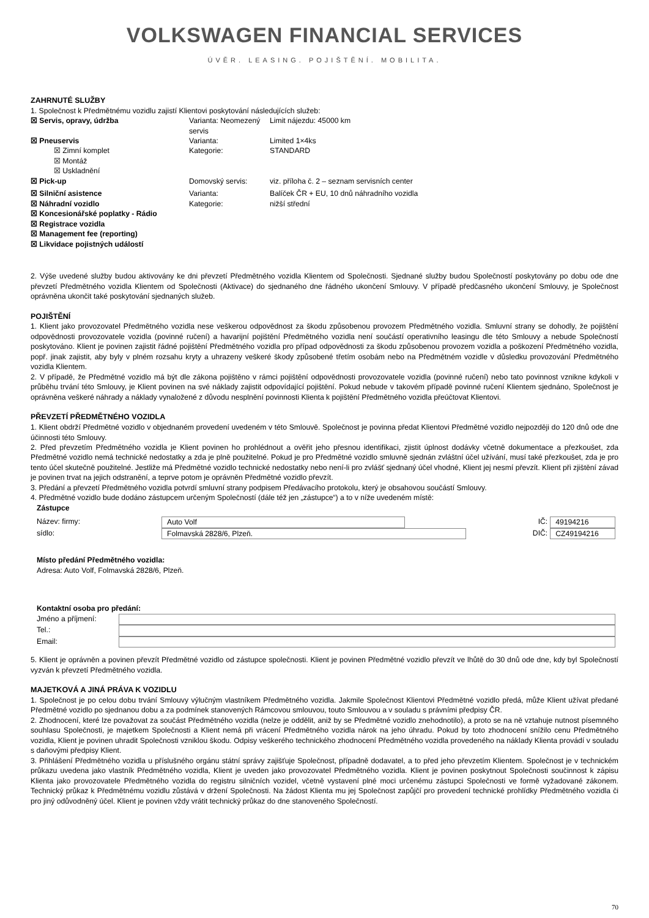VOLKSWAGEN FINANCIAL SERVICES
ÚVĚR. LEASING. POJIŠTĚNÍ. MOBILITA.
ZAHRNUTÉ SLUŽBY
1. Společnost k Předmětnému vozidlu zajistí Klientovi poskytování následujících služeb:
| ☒ Servis, opravy, údržba | Varianta: Neomezený servis | Limit nájezdu: 45000 km |
| ☒ Pneuservis | Varianta: | Limited 1×4ks |
| ☒ Zimní komplet | Kategorie: | STANDARD |
| ☒ Montáž | | |
| ☒ Uskladnění | | |
| ☒ Pick-up | Domovský servis: | viz. příloha č. 2 – seznam servisních center |
| ☒ Silniční asistence | Varianta: | Balíček ČR + EU, 10 dnů náhradního vozidla |
| ☒ Náhradní vozidlo | Kategorie: | nižší střední |
| ☒ Koncesionářské poplatky - Rádio | | |
| ☒ Registrace vozidla | | |
| ☒ Management fee (reporting) | | |
| ☒ Likvidace pojistných událostí | | |
2. Výše uvedené služby budou aktivovány ke dni převzetí Předmětného vozidla Klientem od Společnosti. Sjednané služby budou Společností poskytovány po dobu ode dne převzetí Předmětného vozidla Klientem od Společnosti (Aktivace) do sjednaného dne řádného ukončení Smlouvy. V případě předčasného ukončení Smlouvy, je Společnost oprávněna ukončit také poskytování sjednaných služeb.
POJIŠTĚNÍ
1. Klient jako provozovatel Předmětného vozidla nese veškerou odpovědnost za škodu způsobenou provozem Předmětného vozidla. Smluvní strany se dohodly, že pojištění odpovědnosti provozovatele vozidla (povinné ručení) a havarijní pojištění Předmětného vozidla není součástí operativního leasingu dle této Smlouvy a nebude Společností poskytováno. Klient je povinen zajistit řádné pojištění Předmětného vozidla pro případ odpovědnosti za škodu způsobenou provozem vozidla a poškození Předmětného vozidla, popř. jinak zajistit, aby byly v plném rozsahu kryty a uhrazeny veškeré škody způsobené třetím osobám nebo na Předmětném vozidle v důsledku provozování Předmětného vozidla Klientem.
2. V případě, že Předmětné vozidlo má být dle zákona pojištěno v rámci pojištění odpovědnosti provozovatele vozidla (povinné ručení) nebo tato povinnost vznikne kdykoli v průběhu trvání této Smlouvy, je Klient povinen na své náklady zajistit odpovídající pojištění. Pokud nebude v takovém případě povinné ručení Klientem sjednáno, Společnost je oprávněna veškeré náhrady a náklady vynaložené z důvodu nesplnění povinnosti Klienta k pojištění Předmětného vozidla přeúčtovat Klientovi.
PŘEVZETÍ PŘEDMĚTNÉHO VOZIDLA
1. Klient obdrží Předmětné vozidlo v objednaném provedení uvedeném v této Smlouvě. Společnost je povinna předat Klientovi Předmětné vozidlo nejpozději do 120 dnů ode dne účinnosti této Smlouvy.
2. Před převzetím Předmětného vozidla je Klient povinen ho prohlédnout a ověřit jeho přesnou identifikaci, zjistit úplnost dodávky včetně dokumentace a přezkoušet, zda Předmětné vozidlo nemá technické nedostatky a zda je plně použitelné. Pokud je pro Předmětné vozidlo smluvně sjednán zvláštní účel užívání, musí také přezkoušet, zda je pro tento účel skutečně použitelné. Jestliže má Předmětné vozidlo technické nedostatky nebo není-li pro zvlášť sjednaný účel vhodné, Klient jej nesmí převzít. Klient při zjištění závad je povinen trvat na jejich odstranění, a teprve potom je oprávněn Předmětné vozidlo převzít.
3. Předání a převzetí Předmětného vozidla potvrdí smluvní strany podpisem Předávacího protokolu, který je obsahovou součástí Smlouvy.
4. Předmětné vozidlo bude dodáno zástupcem určeným Společností (dále též jen „zástupce“) a to v níže uvedeném místě:
| Zástupce | | | |
| Název: firmy: | Auto Volf | IČ: | 49194216 |
| sídlo: | Folmavská 2828/6, Plzeň. | DIČ: | CZ49194216 |
Místo předání Předmětného vozidla:
Adresa: Auto Volf, Folmavská 2828/6, Plzeň.
Kontaktní osoba pro předání:
| Jméno a příjmení: | |
| Tel.: | |
| Email: | |
5. Klient je oprávněn a povinen převzít Předmětné vozidlo od zástupce společnosti. Klient je povinen Předmětné vozidlo převzít ve lhůtě do 30 dnů ode dne, kdy byl Společností vyzván k převzetí Předmětného vozidla.
MAJETKOVÁ A JINÁ PRÁVA K VOZIDLU
1. Společnost je po celou dobu trvání Smlouvy výlučným vlastníkem Předmětného vozidla. Jakmile Společnost Klientovi Předmětné vozidlo předá, může Klient užívat předané Předmětné vozidlo po sjednanou dobu a za podmínek stanovených Rámcovou smlouvou, touto Smlouvou a v souladu s právními předpisy ČR.
2. Zhodnocení, které lze považovat za součást Předmětného vozidla (nelze je oddělit, aniž by se Předmětné vozidlo znehodnotilo), a proto se na ně vztahuje nutnost písemného souhlasu Společnosti, je majetkem Společnosti a Klient nemá při vrácení Předmětného vozidla nárok na jeho úhradu. Pokud by toto zhodnocení snížilo cenu Předmětného vozidla, Klient je povinen uhradit Společnosti vzniklou škodu. Odpisy veškerého technického zhodnocení Předmětného vozidla provedeného na náklady Klienta provádí v souladu s daňovými předpisy Klient.
3. Přihlášení Předmětného vozidla u příslušného orgánu státní správy zajišťuje Společnost, případně dodavatel, a to před jeho převzetím Klientem. Společnost je v technickém průkazu uvedena jako vlastník Předmětného vozidla, Klient je uveden jako provozovatel Předmětného vozidla. Klient je povinen poskytnout Společnosti součinnost k zápisu Klienta jako provozovatele Předmětného vozidla do registru silničních vozidel, včetně vystavení plné moci určenému zástupci Společnosti ve formě vyžadované zákonem. Technický průkaz k Předmětnému vozidlu zůstává v držení Společnosti. Na žádost Klienta mu jej Společnost zapůjčí pro provedení technické prohlídky Předmětného vozidla či pro jiný odůvodněný účel. Klient je povinen vždy vrátit technický průkaz do dne stanoveného Společností.
70